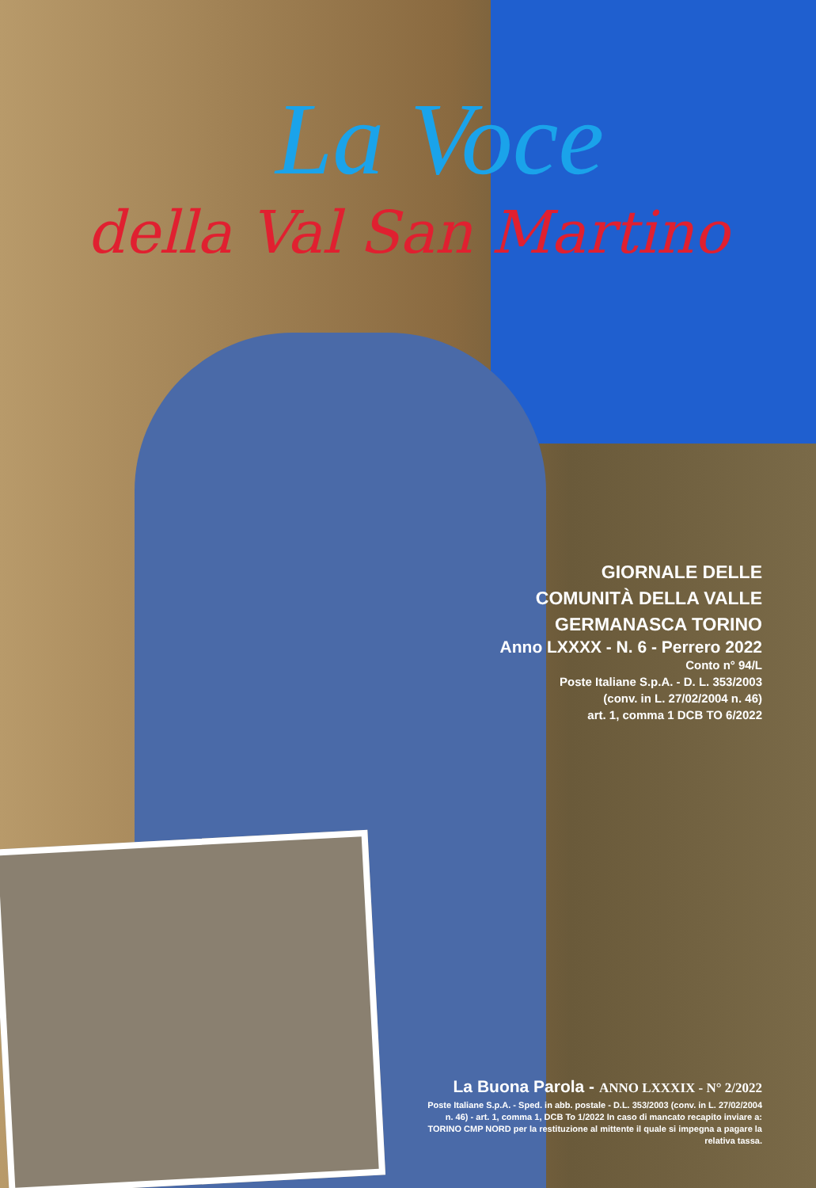La Voce
della Val San Martino
GIORNALE DELLE
COMUNITÀ DELLA VALLE
GERMANASCA TORINO
Anno LXXXX - N. 6 - Perrero 2022
Conto n° 94/L
Poste Italiane S.p.A. - D. L. 353/2003
(conv. in L. 27/02/2004 n. 46)
art. 1, comma 1 DCB TO 6/2022
La Buona Parola - ANNO LXXXIX - N° 2/2022
Poste Italiane S.p.A. - Sped. in abb. postale - D.L. 353/2003 (conv. in L. 27/02/2004 n. 46) - art. 1, comma 1, DCB To 1/2022 In caso di mancato recapito inviare a: TORINO CMP NORD per la restituzione al mittente il quale si impegna a pagare la relativa tassa.